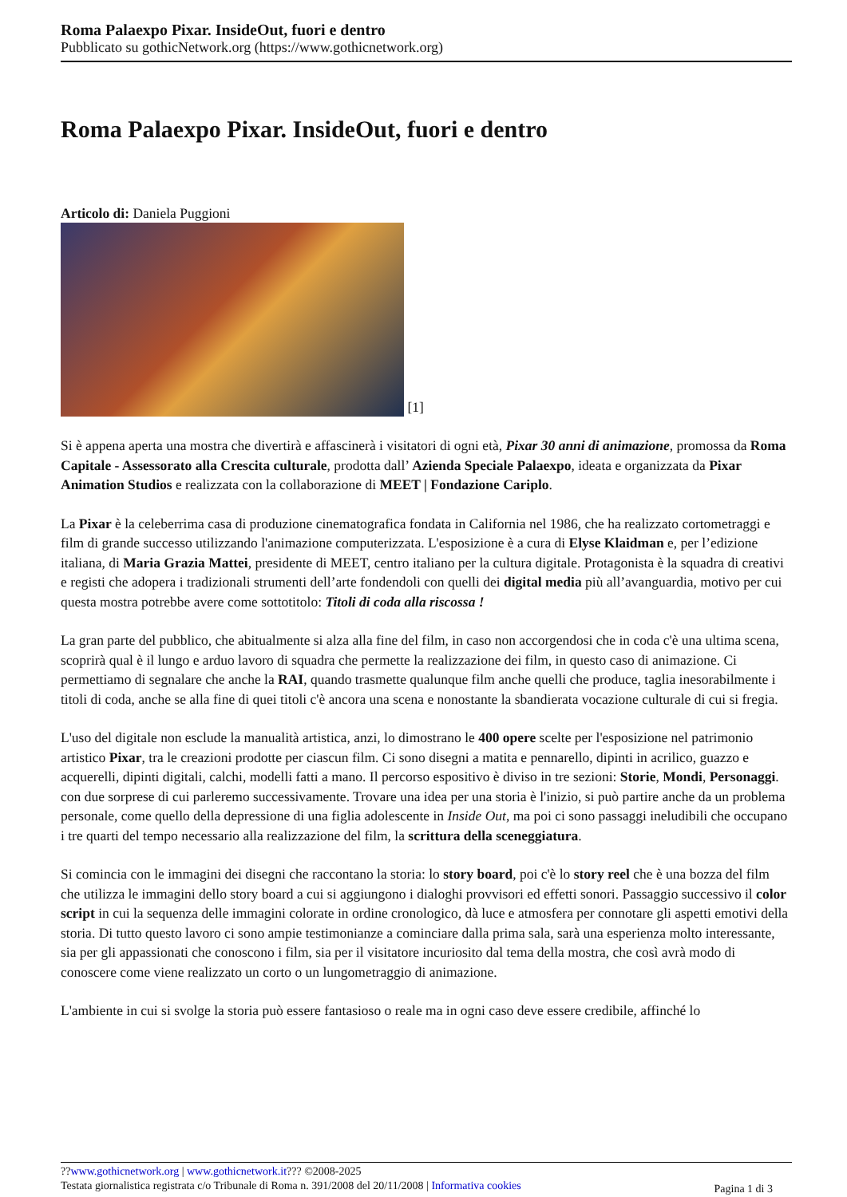Roma Palaexpo Pixar. InsideOut, fuori e dentro
Pubblicato su gothicNetwork.org (https://www.gothicnetwork.org)
Roma Palaexpo Pixar. InsideOut, fuori e dentro
Articolo di: Daniela Puggioni
[1]
Si è appena aperta una mostra che divertirà e affascinerà i visitatori di ogni età, Pixar 30 anni di animazione, promossa da Roma Capitale - Assessorato alla Crescita culturale, prodotta dall’ Azienda Speciale Palaexpo, ideata e organizzata da Pixar Animation Studios e realizzata con la collaborazione di MEET | Fondazione Cariplo.
La Pixar è la celeberrima casa di produzione cinematografica fondata in California nel 1986, che ha realizzato cortometraggi e film di grande successo utilizzando l'animazione computerizzata. L'esposizione è a cura di Elyse Klaidman e, per l’edizione italiana, di Maria Grazia Mattei, presidente di MEET, centro italiano per la cultura digitale. Protagonista è la squadra di creativi e registi che adopera i tradizionali strumenti dell’arte fondendoli con quelli dei digital media più all’avanguardia, motivo per cui questa mostra potrebbe avere come sottotitolo: Titoli di coda alla riscossa !
La gran parte del pubblico, che abitualmente si alza alla fine del film, in caso non accorgendosi che in coda c'è una ultima scena, scoprirà qual è il lungo e arduo lavoro di squadra che permette la realizzazione dei film, in questo caso di animazione. Ci permettiamo di segnalare che anche la RAI, quando trasmette qualunque film anche quelli che produce, taglia inesorabilmente i titoli di coda, anche se alla fine di quei titoli c'è ancora una scena e nonostante la sbandierata vocazione culturale di cui si fregia.
L'uso del digitale non esclude la manualità artistica, anzi, lo dimostrano le 400 opere scelte per l'esposizione nel patrimonio artistico Pixar, tra le creazioni prodotte per ciascun film. Ci sono disegni a matita e pennarello, dipinti in acrilico, guazzo e acquerelli, dipinti digitali, calchi, modelli fatti a mano. Il percorso espositivo è diviso in tre sezioni: Storie, Mondi, Personaggi. con due sorprese di cui parleremo successivamente. Trovare una idea per una storia è l'inizio, si può partire anche da un problema personale, come quello della depressione di una figlia adolescente in Inside Out, ma poi ci sono passaggi ineludibili che occupano i tre quarti del tempo necessario alla realizzazione del film, la scrittura della sceneggiatura.
Si comincia con le immagini dei disegni che raccontano la storia: lo story board, poi c'è lo story reel che è una bozza del film che utilizza le immagini dello story board a cui si aggiungono i dialoghi provvisori ed effetti sonori. Passaggio successivo il color script in cui la sequenza delle immagini colorate in ordine cronologico, dà luce e atmosfera per connotare gli aspetti emotivi della storia. Di tutto questo lavoro ci sono ampie testimonianze a cominciare dalla prima sala, sarà una esperienza molto interessante, sia per gli appassionati che conoscono i film, sia per il visitatore incuriosito dal tema della mostra, che così avrà modo di conoscere come viene realizzato un corto o un lungometraggio di animazione.
L'ambiente in cui si svolge la storia può essere fantasioso o reale ma in ogni caso deve essere credibile, affinché lo
??www.gothicnetwork.org | www.gothicnetwork.it??? ©2008-2025
Testata giornalistica registrata c/o Tribunale di Roma n. 391/2008 del 20/11/2008 | Informativa cookies
Pagina 1 di 3